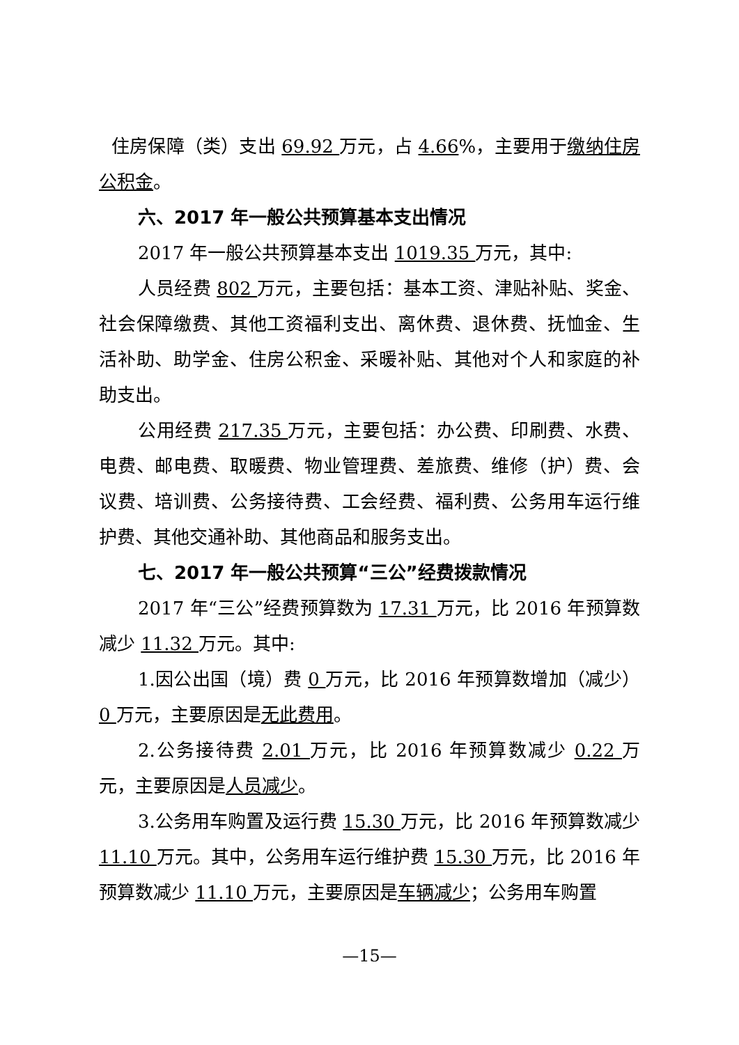住房保障（类）支出 69.92 万元，占 4.66%，主要用于缴纳住房公积金。
六、2017 年一般公共预算基本支出情况
2017 年一般公共预算基本支出 1019.35 万元，其中:
人员经费 802 万元，主要包括：基本工资、津贴补贴、奖金、社会保障缴费、其他工资福利支出、离休费、退休费、抚恤金、生活补助、助学金、住房公积金、采暖补贴、其他对个人和家庭的补助支出。
公用经费 217.35 万元，主要包括：办公费、印刷费、水费、电费、邮电费、取暖费、物业管理费、差旅费、维修（护）费、会议费、培训费、公务接待费、工会经费、福利费、公务用车运行维护费、其他交通补助、其他商品和服务支出。
七、2017 年一般公共预算“三公”经费拨款情况
2017 年“三公”经费预算数为 17.31 万元，比 2016 年预算数减少 11.32 万元。其中:
1.因公出国（境）费 0 万元，比 2016 年预算数增加（减少）0 万元，主要原因是无此费用。
2.公务接待费 2.01 万元，比 2016 年预算数减少 0.22 万元，主要原因是人员减少。
3.公务用车购置及运行费 15.30 万元，比 2016 年预算数减少 11.10 万元。其中，公务用车运行维护费 15.30 万元，比 2016 年预算数减少 11.10 万元，主要原因是车辆减少；公务用车购置
—15—